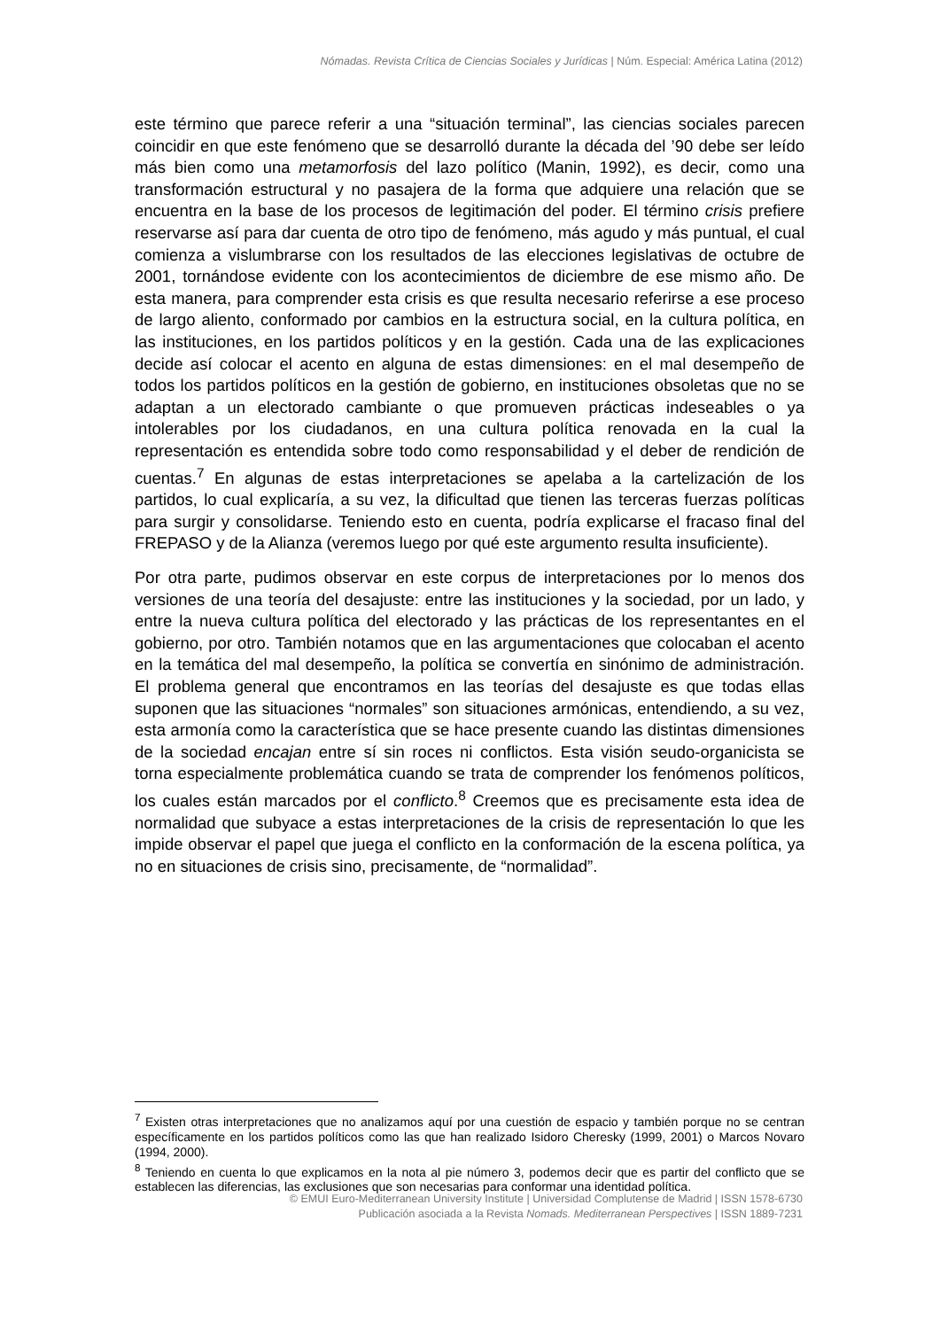Nómadas. Revista Crítica de Ciencias Sociales y Jurídicas | Núm. Especial: América Latina (2012)
este término que parece referir a una “situación terminal”, las ciencias sociales parecen coincidir en que este fenómeno que se desarrolló durante la década del ’90 debe ser leído más bien como una metamorfosis del lazo político (Manin, 1992), es decir, como una transformación estructural y no pasajera de la forma que adquiere una relación que se encuentra en la base de los procesos de legitimación del poder. El término crisis prefiere reservarse así para dar cuenta de otro tipo de fenómeno, más agudo y más puntual, el cual comienza a vislumbrarse con los resultados de las elecciones legislativas de octubre de 2001, tornándose evidente con los acontecimientos de diciembre de ese mismo año. De esta manera, para comprender esta crisis es que resulta necesario referirse a ese proceso de largo aliento, conformado por cambios en la estructura social, en la cultura política, en las instituciones, en los partidos políticos y en la gestión. Cada una de las explicaciones decide así colocar el acento en alguna de estas dimensiones: en el mal desempeño de todos los partidos políticos en la gestión de gobierno, en instituciones obsoletas que no se adaptan a un electorado cambiante o que promueven prácticas indeseables o ya intolerables por los ciudadanos, en una cultura política renovada en la cual la representación es entendida sobre todo como responsabilidad y el deber de rendición de cuentas.<sup>7</sup> En algunas de estas interpretaciones se apelaba a la cartelización de los partidos, lo cual explicaría, a su vez, la dificultad que tienen las terceras fuerzas políticas para surgir y consolidarse. Teniendo esto en cuenta, podría explicarse el fracaso final del FREPASO y de la Alianza (veremos luego por qué este argumento resulta insuficiente).
Por otra parte, pudimos observar en este corpus de interpretaciones por lo menos dos versiones de una teoría del desajuste: entre las instituciones y la sociedad, por un lado, y entre la nueva cultura política del electorado y las prácticas de los representantes en el gobierno, por otro. También notamos que en las argumentaciones que colocaban el acento en la temática del mal desempeño, la política se convertía en sinónimo de administración. El problema general que encontramos en las teorías del desajuste es que todas ellas suponen que las situaciones “normales” son situaciones armónicas, entendiendo, a su vez, esta armonía como la característica que se hace presente cuando las distintas dimensiones de la sociedad encajan entre sí sin roces ni conflictos. Esta visión seudo-organicista se torna especialmente problemática cuando se trata de comprender los fenómenos políticos, los cuales están marcados por el conflicto.<sup>8</sup> Creemos que es precisamente esta idea de normalidad que subyace a estas interpretaciones de la crisis de representación lo que les impide observar el papel que juega el conflicto en la conformación de la escena política, ya no en situaciones de crisis sino, precisamente, de “normalidad”.
<sup>7</sup> Existen otras interpretaciones que no analizamos aquí por una cuestión de espacio y también porque no se centran específicamente en los partidos políticos como las que han realizado Isidoro Cheresky (1999, 2001) o Marcos Novaro (1994, 2000).
<sup>8</sup> Teniendo en cuenta lo que explicamos en la nota al pie número 3, podemos decir que es partir del conflicto que se establecen las diferencias, las exclusiones que son necesarias para conformar una identidad política.
© EMUI Euro-Mediterranean University Institute | Universidad Complutense de Madrid | ISSN 1578-6730
Publicación asociada a la Revista Nomads. Mediterranean Perspectives | ISSN 1889-7231